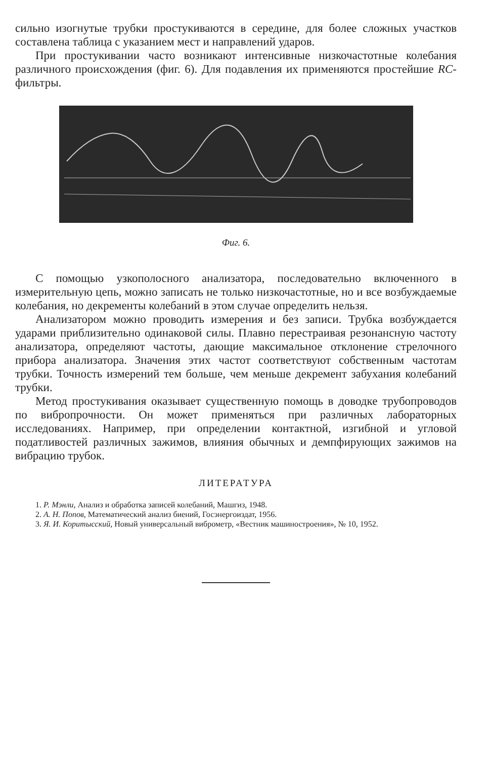сильно изогнутые трубки простукиваются в середине, для более сложных участков составлена таблица с указанием мест и направлений ударов.
При простукивании часто возникают интенсивные низкочастотные колебания различного происхождения (фиг. 6). Для подавления их применяются простейшие RC-фильтры.
Фиг. 6.
С помощью узкополосного анализатора, последовательно включенного в измерительную цепь, можно записать не только низкочастотные, но и все возбуждаемые колебания, но декременты колебаний в этом случае определить нельзя.
Анализатором можно проводить измерения и без записи. Трубка возбуждается ударами приблизительно одинаковой силы. Плавно перестраивая резонансную частоту анализатора, определяют частоты, дающие максимальное отклонение стрелочного прибора анализатора. Значения этих частот соответствуют собственным частотам трубки. Точность измерений тем больше, чем меньше декремент забухания колебаний трубки.
Метод простукивания оказывает существенную помощь в доводке трубопроводов по вибропрочности. Он может применяться при различных лабораторных исследованиях. Например, при определении контактной, изгибной и угловой податливостей различных зажимов, влияния обычных и демпфирующих зажимов на вибрацию трубок.
ЛИТЕРАТУРА
1. Р. Мэнли, Анализ и обработка записей колебаний, Машгиз, 1948.
2. А. Н. Попов, Математический анализ биений, Госэнергоиздат, 1956.
3. Я. И. Коритысский, Новый универсальный виброметр, «Вестник машиностроения», № 10, 1952.